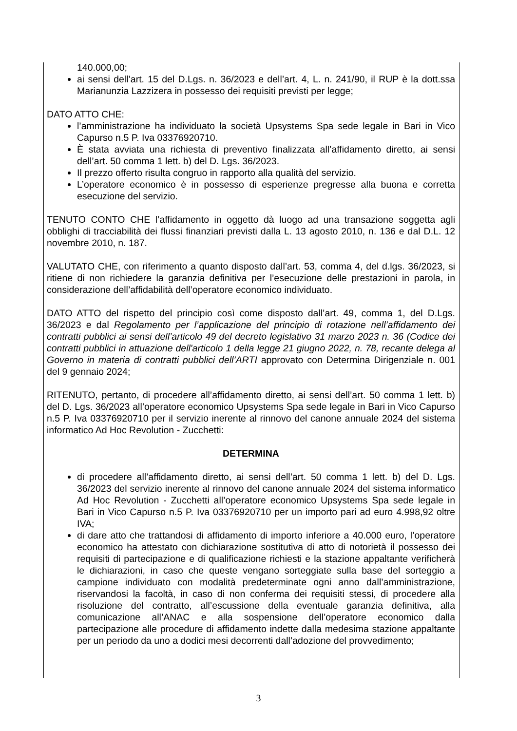140.000,00;
ai sensi dell’art. 15 del D.Lgs. n. 36/2023 e dell’art. 4, L. n. 241/90, il RUP è la dott.ssa Marianunzia Lazzizera in possesso dei requisiti previsti per legge;
DATO ATTO CHE:
l’amministrazione ha individuato la società Upsystems Spa sede legale in Bari in Vico Capurso n.5 P. Iva 03376920710.
È stata avviata una richiesta di preventivo finalizzata all’affidamento diretto, ai sensi dell’art. 50 comma 1 lett. b) del D. Lgs. 36/2023.
Il prezzo offerto risulta congruo in rapporto alla qualità del servizio.
L’operatore economico è in possesso di esperienze pregresse alla buona e corretta esecuzione del servizio.
TENUTO CONTO CHE l’affidamento in oggetto dà luogo ad una transazione soggetta agli obblighi di tracciabilità dei flussi finanziari previsti dalla L. 13 agosto 2010, n. 136 e dal D.L. 12 novembre 2010, n. 187.
VALUTATO CHE, con riferimento a quanto disposto dall’art. 53, comma 4, del d.lgs. 36/2023, si ritiene di non richiedere la garanzia definitiva per l’esecuzione delle prestazioni in parola, in considerazione dell’affidabilità dell’operatore economico individuato.
DATO ATTO del rispetto del principio così come disposto dall’art. 49, comma 1, del D.Lgs. 36/2023 e dal Regolamento per l’applicazione del principio di rotazione nell’affidamento dei contratti pubblici ai sensi dell’articolo 49 del decreto legislativo 31 marzo 2023 n. 36 (Codice dei contratti pubblici in attuazione dell'articolo 1 della legge 21 giugno 2022, n. 78, recante delega al Governo in materia di contratti pubblici dell’ARTI approvato con Determina Dirigenziale n. 001 del 9 gennaio 2024;
RITENUTO, pertanto, di procedere all’affidamento diretto, ai sensi dell’art. 50 comma 1 lett. b) del D. Lgs. 36/2023 all’operatore economico Upsystems Spa sede legale in Bari in Vico Capurso n.5 P. Iva 03376920710 per il servizio inerente al rinnovo del canone annuale 2024 del sistema informatico Ad Hoc Revolution - Zucchetti:
DETERMINA
di procedere all’affidamento diretto, ai sensi dell’art. 50 comma 1 lett. b) del D. Lgs. 36/2023 del servizio inerente al rinnovo del canone annuale 2024 del sistema informatico Ad Hoc Revolution - Zucchetti all’operatore economico Upsystems Spa sede legale in Bari in Vico Capurso n.5 P. Iva 03376920710 per un importo pari ad euro 4.998,92 oltre IVA;
di dare atto che trattandosi di affidamento di importo inferiore a 40.000 euro, l’operatore economico ha attestato con dichiarazione sostitutiva di atto di notorietà il possesso dei requisiti di partecipazione e di qualificazione richiesti e la stazione appaltante verificherà le dichiarazioni, in caso che queste vengano sorteggiate sulla base del sorteggio a campione individuato con modalità predeterminate ogni anno dall’amministrazione, riservandosi la facoltà, in caso di non conferma dei requisiti stessi, di procedere alla risoluzione del contratto, all’escussione della eventuale garanzia definitiva, alla comunicazione all’ANAC e alla sospensione dell’operatore economico dalla partecipazione alle procedure di affidamento indette dalla medesima stazione appaltante per un periodo da uno a dodici mesi decorrenti dall’adozione del provvedimento;
3